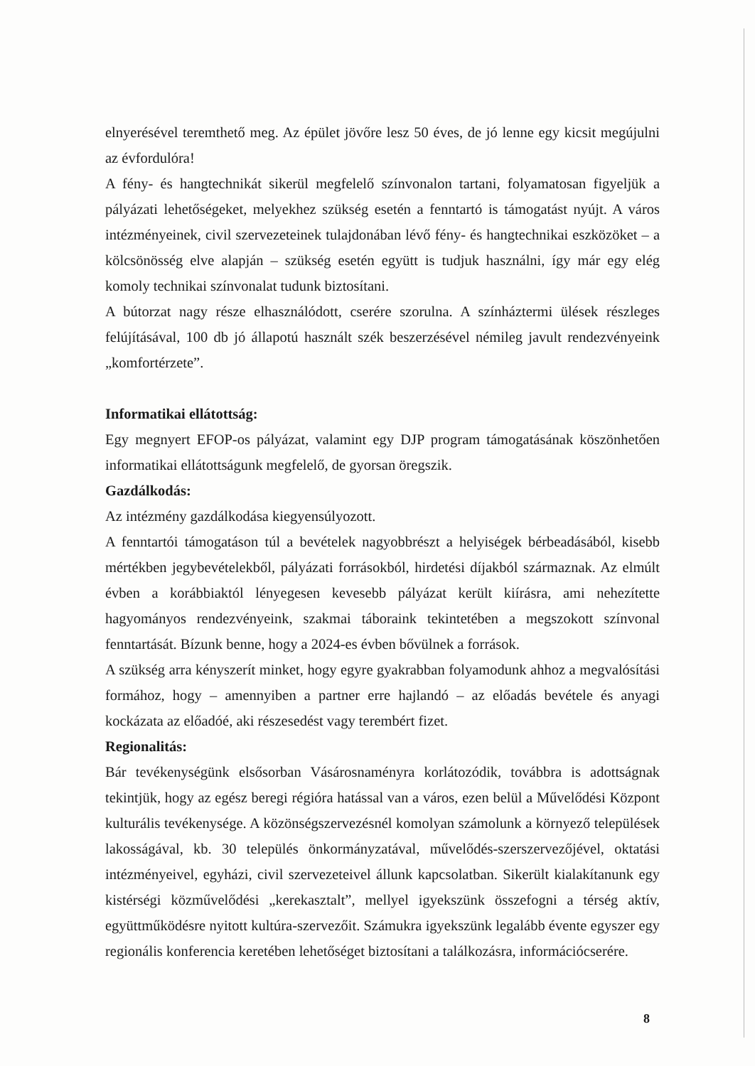elnyerésével teremthető meg. Az épület jövőre lesz 50 éves, de jó lenne egy kicsit megújulni az évfordulóra!
A fény- és hangtechnikát sikerül megfelelő színvonalon tartani, folyamatosan figyeljük a pályázati lehetőségeket, melyekhez szükség esetén a fenntartó is támogatást nyújt. A város intézményeinek, civil szervezeteinek tulajdonában lévő fény- és hangtechnikai eszközöket – a kölcsönösség elve alapján – szükség esetén együtt is tudjuk használni, így már egy elég komoly technikai színvonalat tudunk biztosítani.
A bútorzat nagy része elhasználódott, cserére szorulna. A színháztermi ülések részleges felújításával, 100 db jó állapotú használt szék beszerzésével némileg javult rendezvényeink „komfortérzete”.
Informatikai ellátottság:
Egy megnyert EFOP-os pályázat, valamint egy DJP program támogatásának köszönhetően informatikai ellátottságunk megfelelő, de gyorsan öregszik.
Gazdálkodás:
Az intézmény gazdálkodása kiegyensúlyozott.
A fenntartói támogatáson túl a bevételek nagyobbrészt a helyiségek bérbeadásából, kisebb mértékben jegybevételekből, pályázati forrásokból, hirdetési díjakból származnak. Az elmúlt évben a korábbiaktól lényegesen kevesebb pályázat került kiírásra, ami nehezítette hagyományos rendezvényeink, szakmai táboraink tekintetében a megszokott színvonal fenntartását. Bízunk benne, hogy a 2024-es évben bővülnek a források.
A szükség arra kényszerít minket, hogy egyre gyakrabban folyamodunk ahhoz a megvalósítási formához, hogy – amennyiben a partner erre hajlandó – az előadás bevétele és anyagi kockázata az előadóé, aki részesedést vagy terembért fizet.
Regionalitás:
Bár tevékenységünk elsősorban Vásárosnaményra korlátozódik, továbbra is adottságnak tekintjük, hogy az egész beregi régióra hatással van a város, ezen belül a Művelődési Központ kulturális tevékenysége. A közönségszervezésnél komolyan számolunk a környező települések lakosságával, kb. 30 település önkormányzatával, művelődés-szerszervezőjével, oktatási intézményeivel, egyházi, civil szervezeteivel állunk kapcsolatban. Sikerült kialakítanunk egy kistérségi közművelődési „kerekasztalt”, mellyel igyekszünk összefogni a térség aktív, együttműködésre nyitott kultúra-szervezőit. Számukra igyekszünk legalább évente egyszer egy regionális konferencia keretében lehetőséget biztosítani a találkozásra, információcserére.
8